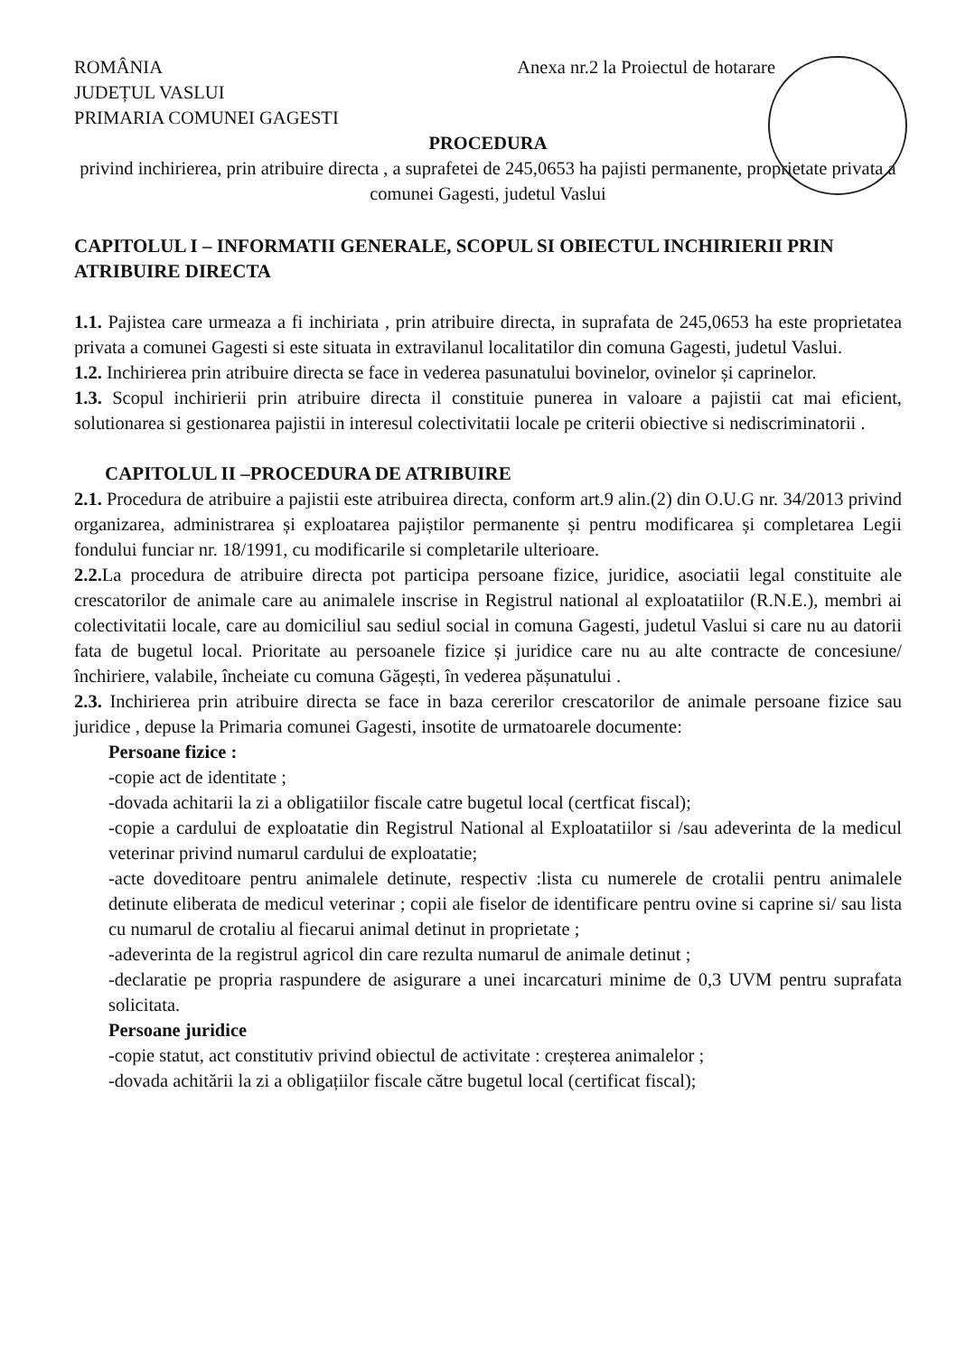ROMÂNIA
JUDEȚUL VASLUI
PRIMARIA COMUNEI GAGESTI
Anexa nr.2 la Proiectul de hotarare
PROCEDURA
privind inchirierea, prin atribuire directa , a suprafetei de 245,0653 ha pajisti permanente, proprietate privata a comunei Gagesti, judetul Vaslui
CAPITOLUL I – INFORMATII GENERALE, SCOPUL SI OBIECTUL INCHIRIERII PRIN ATRIBUIRE DIRECTA
1.1. Pajistea care urmeaza a fi inchiriata , prin atribuire directa, in suprafata de 245,0653 ha este proprietatea privata a comunei Gagesti si este situata in extravilanul localitatilor din comuna Gagesti, judetul Vaslui.
1.2. Inchirierea prin atribuire directa se face in vederea pasunatului bovinelor, ovinelor și caprinelor.
1.3. Scopul inchirierii prin atribuire directa il constituie punerea in valoare a pajistii cat mai eficient, solutionarea si gestionarea pajistii in interesul colectivitatii locale pe criterii obiective si nediscriminatorii .
CAPITOLUL II –PROCEDURA DE ATRIBUIRE
2.1. Procedura de atribuire a pajistii este atribuirea directa, conform art.9 alin.(2) din O.U.G nr. 34/2013 privind organizarea, administrarea și exploatarea pajiștilor permanente și pentru modificarea și completarea Legii fondului funciar nr. 18/1991, cu modificarile si completarile ulterioare.
2.2. La procedura de atribuire directa pot participa persoane fizice, juridice, asociatii legal constituite ale crescatorilor de animale care au animalele inscrise in Registrul national al exploatatiilor (R.N.E.), membri ai colectivitatii locale, care au domiciliul sau sediul social in comuna Gagesti, judetul Vaslui si care nu au datorii fata de bugetul local. Prioritate au persoanele fizice și juridice care nu au alte contracte de concesiune/închiriere, valabile, încheiate cu comuna Găgești, în vederea pășunatului .
2.3. Inchirierea prin atribuire directa se face in baza cererilor crescatorilor de animale persoane fizice sau juridice , depuse la Primaria comunei Gagesti, insotite de urmatoarele documente:
Persoane fizice :
-copie act de identitate ;
-dovada achitarii la zi a obligatiilor fiscale catre bugetul local (certficat fiscal);
-copie a cardului de exploatatie din Registrul National al Exploatatiilor si /sau adeverinta de la medicul veterinar privind numarul cardului de exploatatie;
-acte doveditoare pentru animalele detinute, respectiv :lista cu numerele de crotalii pentru animalele detinute eliberata de medicul veterinar ; copii ale fiselor de identificare pentru ovine si caprine si/ sau lista cu numarul de crotaliu al fiecarui animal detinut in proprietate ;
-adeverinta de la registrul agricol din care rezulta numarul de animale detinut ;
-declaratie pe propria raspundere de asigurare a unei incarcaturi minime de 0,3 UVM pentru suprafata solicitata.
Persoane juridice
-copie statut, act constitutiv privind obiectul de activitate : creșterea animalelor ;
-dovada achitării la zi a obligațiilor fiscale către bugetul local (certificat fiscal);